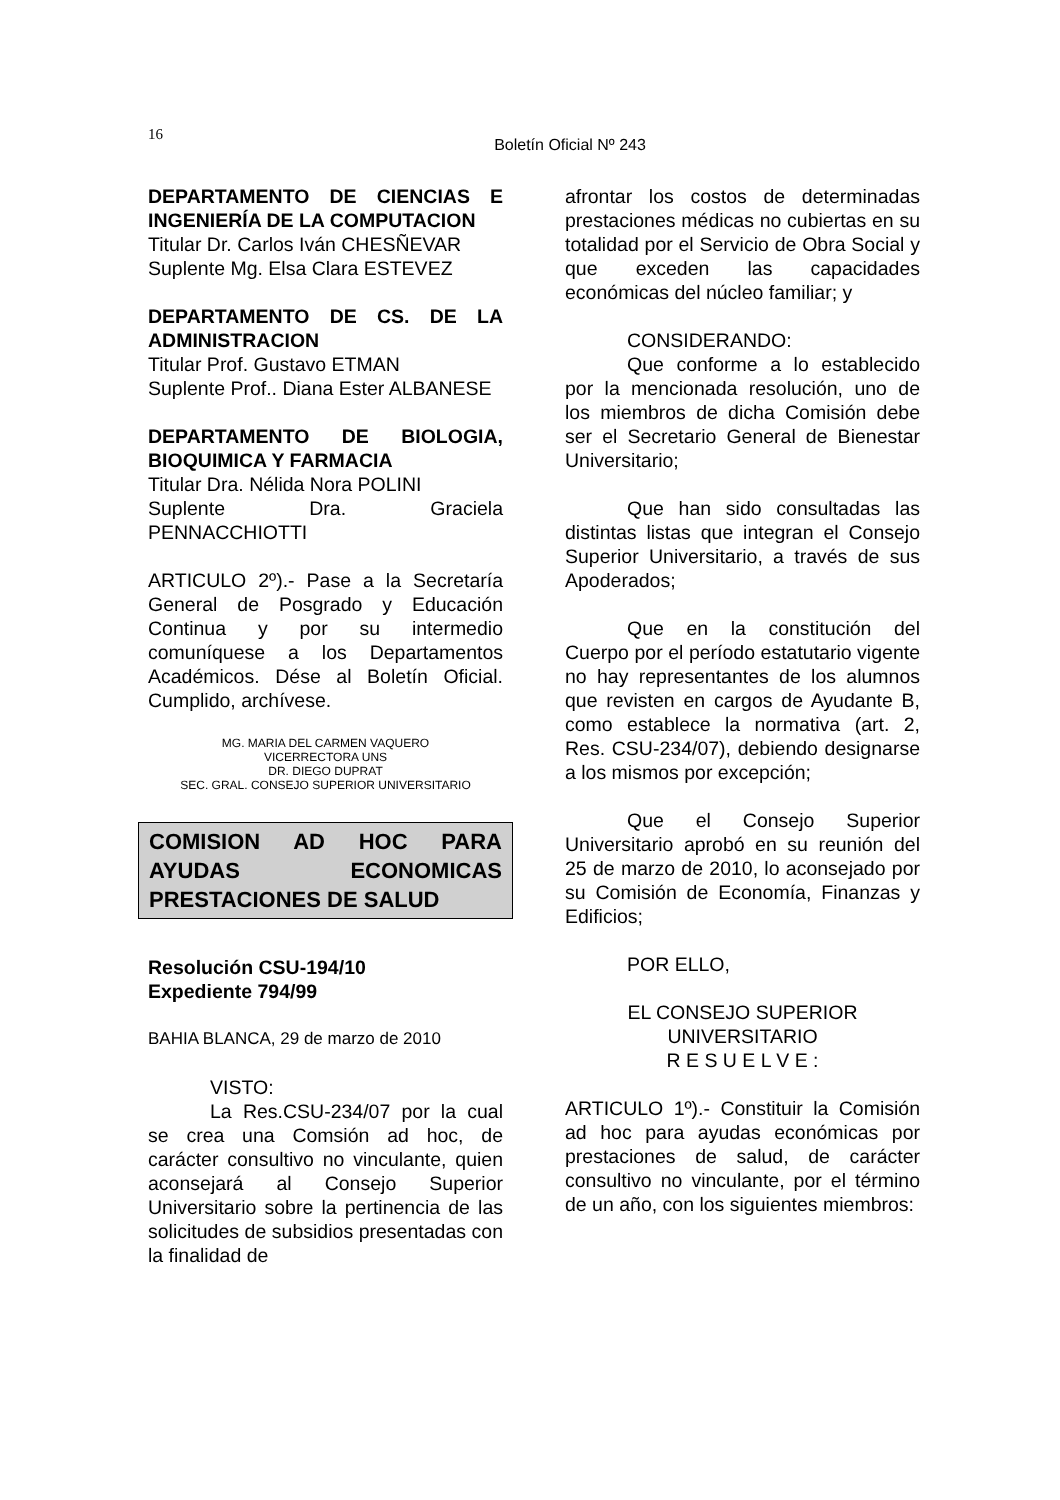16
Boletín Oficial Nº 243
DEPARTAMENTO DE CIENCIAS E INGENIERÍA DE LA COMPUTACION
Titular Dr. Carlos Iván CHESÑEVAR
Suplente Mg. Elsa Clara ESTEVEZ
DEPARTAMENTO DE CS. DE LA ADMINISTRACION
Titular Prof. Gustavo ETMAN
Suplente Prof.. Diana Ester ALBANESE
DEPARTAMENTO DE BIOLOGIA, BIOQUIMICA Y FARMACIA
Titular Dra. Nélida Nora POLINI
Suplente Dra. Graciela PENNACCHIOTTI
ARTICULO 2º).- Pase a la Secretaría General de Posgrado y Educación Continua y por su intermedio comuníquese a los Departamentos Académicos. Dése al Boletín Oficial. Cumplido, archívese.
MG. MARIA DEL CARMEN VAQUERO
VICERRECTORA UNS
DR. DIEGO DUPRAT
SEC. GRAL. CONSEJO SUPERIOR UNIVERSITARIO
COMISION AD HOC PARA AYUDAS ECONOMICAS PRESTACIONES DE SALUD
Resolución CSU-194/10
Expediente 794/99
BAHIA BLANCA, 29 de marzo de 2010
VISTO:
La Res.CSU-234/07 por la cual se crea una Comsión ad hoc, de carácter consultivo no vinculante, quien aconsejará al Consejo Superior Universitario sobre la pertinencia de las solicitudes de subsidios presentadas con la finalidad de
afrontar los costos de determinadas prestaciones médicas no cubiertas en su totalidad por el Servicio de Obra Social y que exceden las capacidades económicas del núcleo familiar; y
CONSIDERANDO:
Que conforme a lo establecido por la mencionada resolución, uno de los miembros de dicha Comisión debe ser el Secretario General de Bienestar Universitario;
Que han sido consultadas las distintas listas que integran el Consejo Superior Universitario, a través de sus Apoderados;
Que en la constitución del Cuerpo por el período estatutario vigente no hay representantes de los alumnos que revisten en cargos de Ayudante B, como establece la normativa (art. 2, Res. CSU-234/07), debiendo designarse a los mismos por excepción;
Que el Consejo Superior Universitario aprobó en su reunión del 25 de marzo de 2010, lo aconsejado por su Comisión de Economía, Finanzas y Edificios;
POR ELLO,
EL CONSEJO SUPERIOR
UNIVERSITARIO
R E S U E L V E :
ARTICULO 1º).- Constituir la Comisión ad hoc para ayudas económicas por prestaciones de salud, de carácter consultivo no vinculante, por el término de un año, con los siguientes miembros: